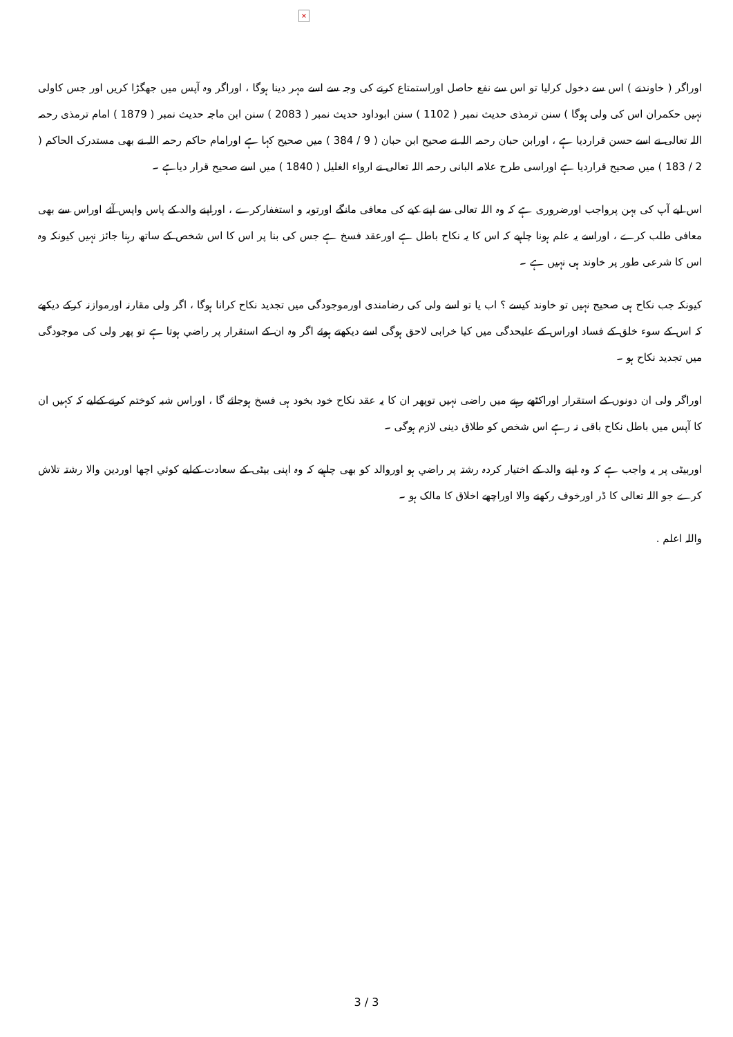×
اوراگر ( خاوندنے ) اس سے دخول کرلیا تو اس سے نفع حاصل اوراستمتاع کرنے کی وجہ سے اسے مہر دینا ہوگا ، اوراگر وہ آپس میں جھگڑا کریں اور جس کاولی نہیں حکمران اس کی ولی ہوگا ) سنن ترمذی حدیث نمبر ( 1102 ) سنن ابوداود حدیث نمبر ( 2083 ) سنن ابن ماجہ حدیث نمبر ( 1879 ) امام ترمذی رحمہ اللہ تعالی نے اسے حسن قراردیا ہے ، اورابن حبان رحمہ اللہ نے صحیح ابن حبان ( 9 / 384 ) میں صحیح کہا ہے اورامام حاکم رحمہ اللہ نے بھی مستدرک الحاکم ( 2 / 183 ) میں صحیح قراردیا ہے اوراسی طرح علامہ البانی رحمہ اللہ تعالی نے ارواء الغلیل ( 1840 ) میں اسے صحیح قرار دیاہے ۔
اس لیے آپ کی بہن پرواجب اورضروری ہے کہ وہ اللہ تعالی سے اپنے کیے کی معافی مانگے اورتوبہ و استغفارکرے ، اوراپنے والد کے پاس واپس آئے اوراس سے بھی معافی طلب کرے ، اوراسے یہ علم ہونا چاہیے کہ اس کا یہ نکاح باطل ہے اورعقد فسخ ہے جس کی بنا پر اس کا اس شخص کے ساتھ رہنا جائز نہیں کیونکہ وہ اس کا شرعی طور پر خاوند ہی نہیں ہے ۔
کیونکہ جب نکاح ہی صحیح نہیں تو خاوند کیسے ؟ اب یا تو اسے ولی کی رضامندی اورموجودگی میں تجدید نکاح کرانا ہوگا ، اگر ولی مقارنہ اورموازنہ کرکے دیکھے کہ اس کے سوء خلق کے فساد اوراس کے علیحدگی میں کیا خرابی لاحق ہوگی اسے دیکھتے ہوئے اگر وہ ان کے استقرار پر راضي ہوتا ہے تو پھر ولی کی موجودگی میں تجدید نکاح ہو ۔
اوراگر ولی ان دونوں کے استقرار اوراکٹھے رہنے میں راضی نہیں توپھر ان کا یہ عقد نکاح خود بخود ہی فسخ ہوجائے گا ، اوراس شبہ کوختم کرنے کےلیے کہ کہیں ان کا آپس میں باطل نکاح باقی نہ رہے اس شخص کو طلاق دینی لازم ہوگی ۔
اوربیٹی پر یہ واجب ہے کہ وہ اپنے والد کے اختیار کردہ رشتہ پر راضي ہو اوروالد کو بھی چاہیے کہ وہ اپنی بیٹی کے سعادت کےلیے کوئي اچھا اوردین والا رشتہ تلاش کرے جو اللہ تعالی کا ڈر اورخوف رکھنے والا اوراچھے اخلاق کا مالک ہو ۔
واللہ اعلم .
3 / 3